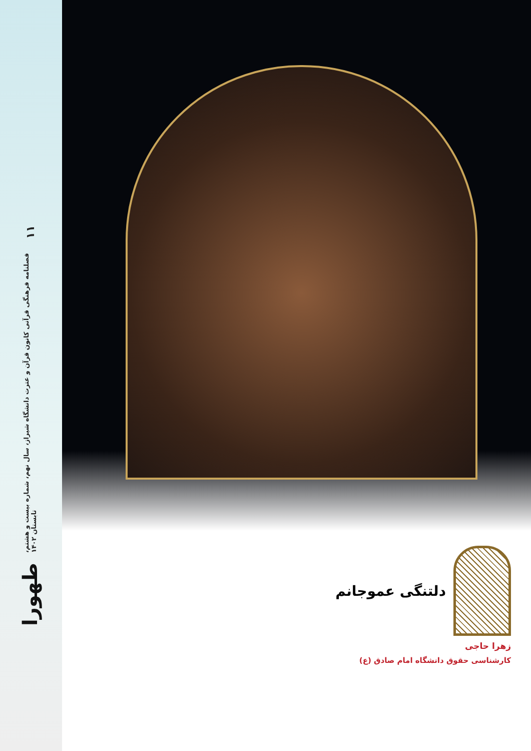طهورا فصلنامه فرهنگی قرآنی کانون قرآن و عترت دانشگاه شیراز، سال نهم، شماره بیست و هشتم، تابستان ۱۴۰۲ ۱۱
دلتنگی عموجانم
زهرا حاجی
کارشناسی حقوق دانشگاه امام صادق (ع)